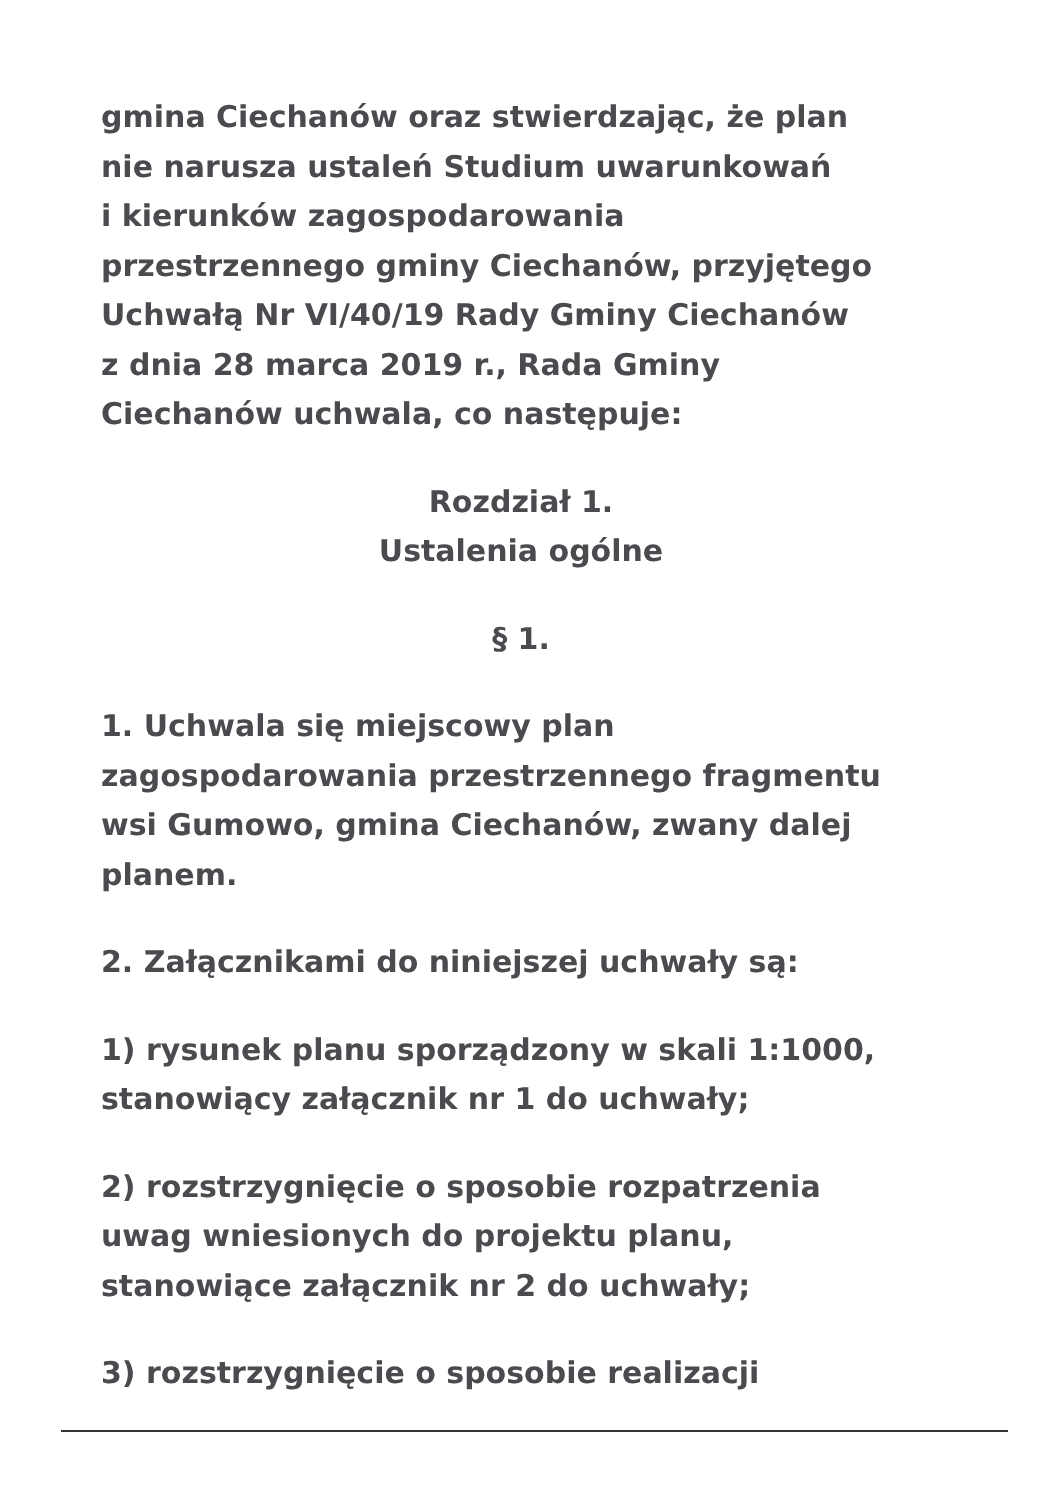gmina Ciechanów oraz stwierdzając, że plan
nie narusza ustaleń Studium uwarunkowań
i kierunków zagospodarowania
przestrzennego gminy Ciechanów, przyjętego
Uchwałą Nr VI/40/19 Rady Gminy Ciechanów
z dnia 28 marca 2019 r., Rada Gminy
Ciechanów uchwala, co następuje:
Rozdział 1.
Ustalenia ogólne
§ 1.
1. Uchwala się miejscowy plan
zagospodarowania przestrzennego fragmentu
wsi Gumowo, gmina Ciechanów, zwany dalej
planem.
2. Załącznikami do niniejszej uchwały są:
1) rysunek planu sporządzony w skali 1:1000,
stanowiący załącznik nr 1 do uchwały;
2) rozstrzygnięcie o sposobie rozpatrzenia
uwag wniesionych do projektu planu,
stanowiące załącznik nr 2 do uchwały;
3) rozstrzygnięcie o sposobie realizacji